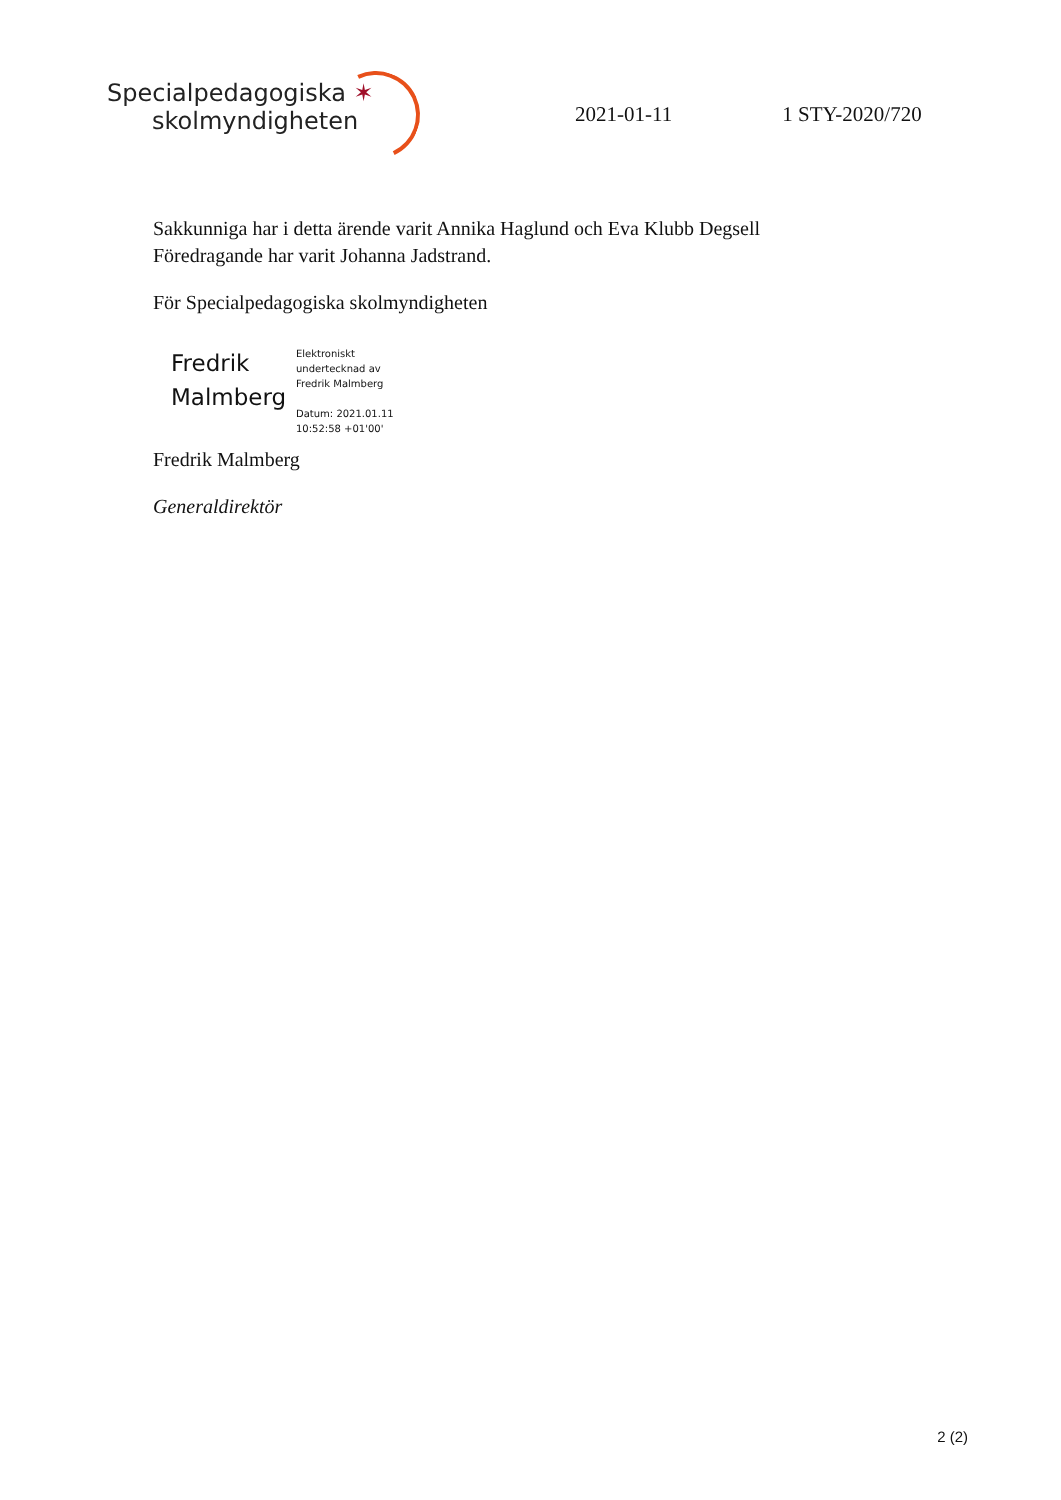Specialpedagogiska ✶
skolmyndigheten
2021-01-11
1 STY-2020/720
Sakkunniga har i detta ärende varit Annika Haglund och Eva Klubb Degsell
Föredragande har varit Johanna Jadstrand.
För Specialpedagogiska skolmyndigheten
Fredrik
Malmberg
Elektroniskt
undertecknad av
Fredrik Malmberg
Datum: 2021.01.11
10:52:58 +01'00'
Fredrik Malmberg
Generaldirektör
2 (2)